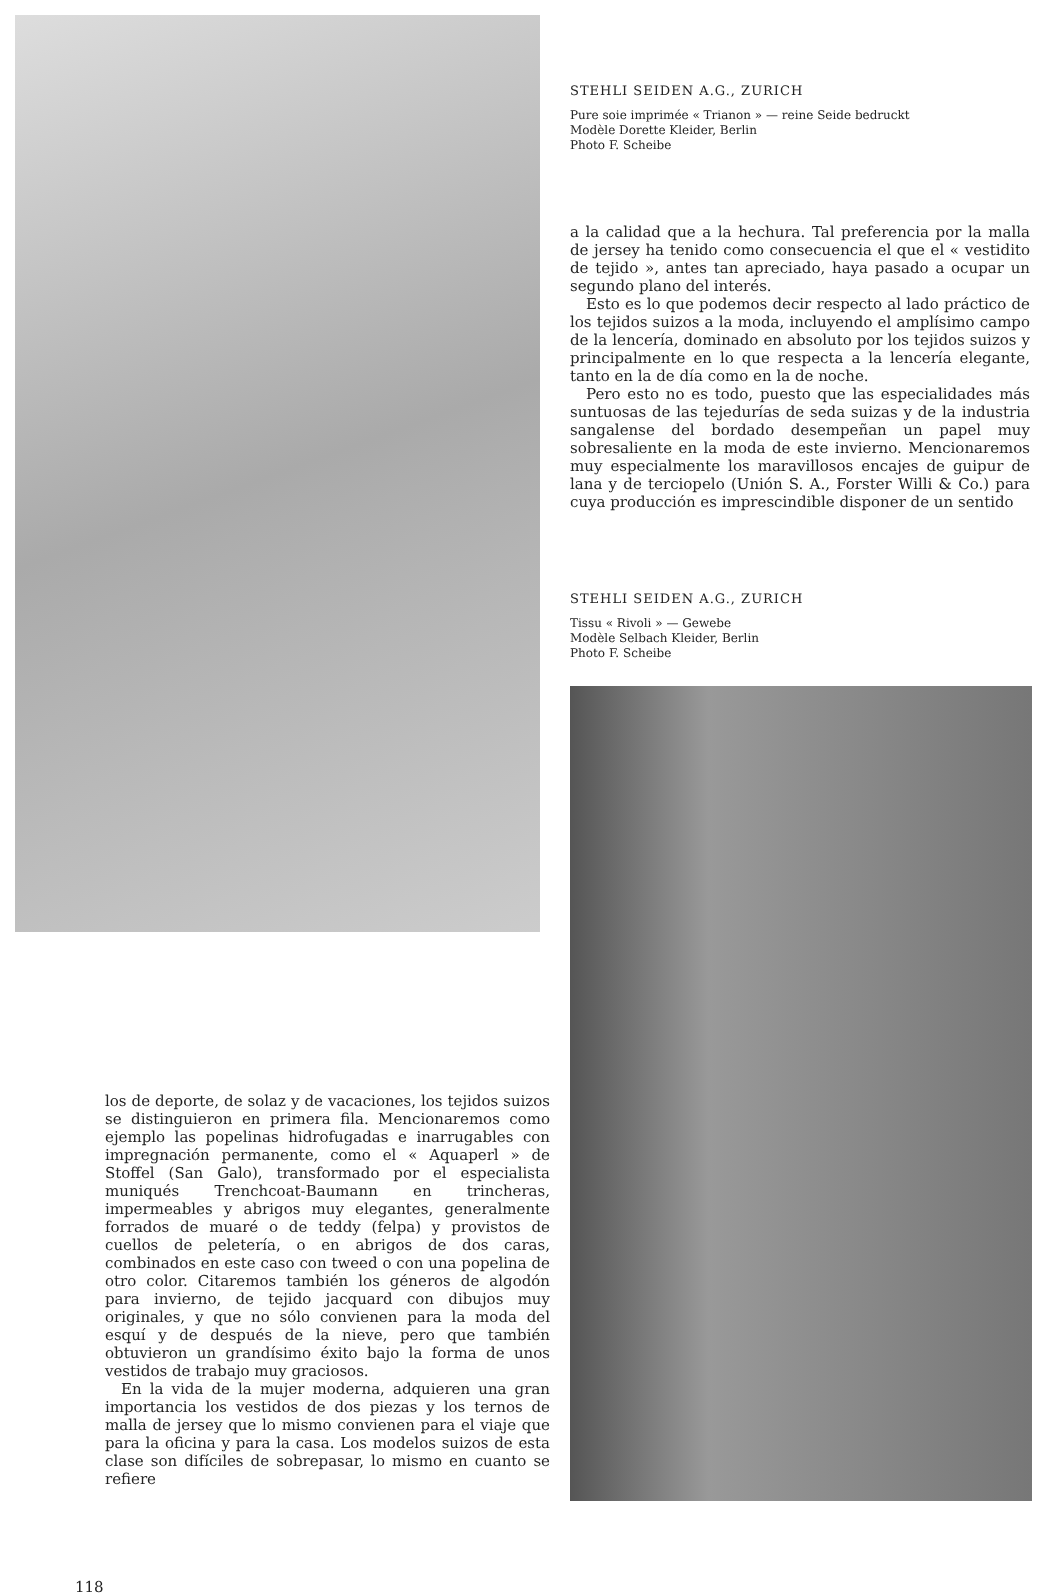los de deporte, de solaz y de vacaciones, los tejidos suizos se distinguieron en primera fila. Mencionaremos como ejemplo las popelinas hidrofugadas e inarrugables con impregnación permanente, como el « Aquaperl » de Stoffel (San Galo), transformado por el especialista muniqués Trenchcoat-Baumann en trincheras, impermeables y abrigos muy elegantes, generalmente forrados de muaré o de teddy (felpa) y provistos de cuellos de peletería, o en abrigos de dos caras, combinados en este caso con tweed o con una popelina de otro color. Citaremos también los géneros de algodón para invierno, de tejido jacquard con dibujos muy originales, y que no sólo convienen para la moda del esquí y de después de la nieve, pero que también obtuvieron un grandísimo éxito bajo la forma de unos vestidos de trabajo muy graciosos.
En la vida de la mujer moderna, adquieren una gran importancia los vestidos de dos piezas y los ternos de malla de jersey que lo mismo convienen para el viaje que para la oficina y para la casa. Los modelos suizos de esta clase son difíciles de sobrepasar, lo mismo en cuanto se refiere
118
STEHLI SEIDEN A.G., ZURICH
Pure soie imprimée « Trianon » — reine Seide bedruckt
Modèle Dorette Kleider, Berlin
Photo F. Scheibe
a la calidad que a la hechura. Tal preferencia por la malla de jersey ha tenido como consecuencia el que el « vestidito de tejido », antes tan apreciado, haya pasado a ocupar un segundo plano del interés.
Esto es lo que podemos decir respecto al lado práctico de los tejidos suizos a la moda, incluyendo el amplísimo campo de la lencería, dominado en absoluto por los tejidos suizos y principalmente en lo que respecta a la lencería elegante, tanto en la de día como en la de noche.
Pero esto no es todo, puesto que las especialidades más suntuosas de las tejedurías de seda suizas y de la industria sangalense del bordado desempeñan un papel muy sobresaliente en la moda de este invierno. Mencionaremos muy especialmente los maravillosos encajes de guipur de lana y de terciopelo (Unión S. A., Forster Willi & Co.) para cuya producción es imprescindible disponer de un sentido
STEHLI SEIDEN A.G., ZURICH
Tissu « Rivoli » — Gewebe
Modèle Selbach Kleider, Berlin
Photo F. Scheibe